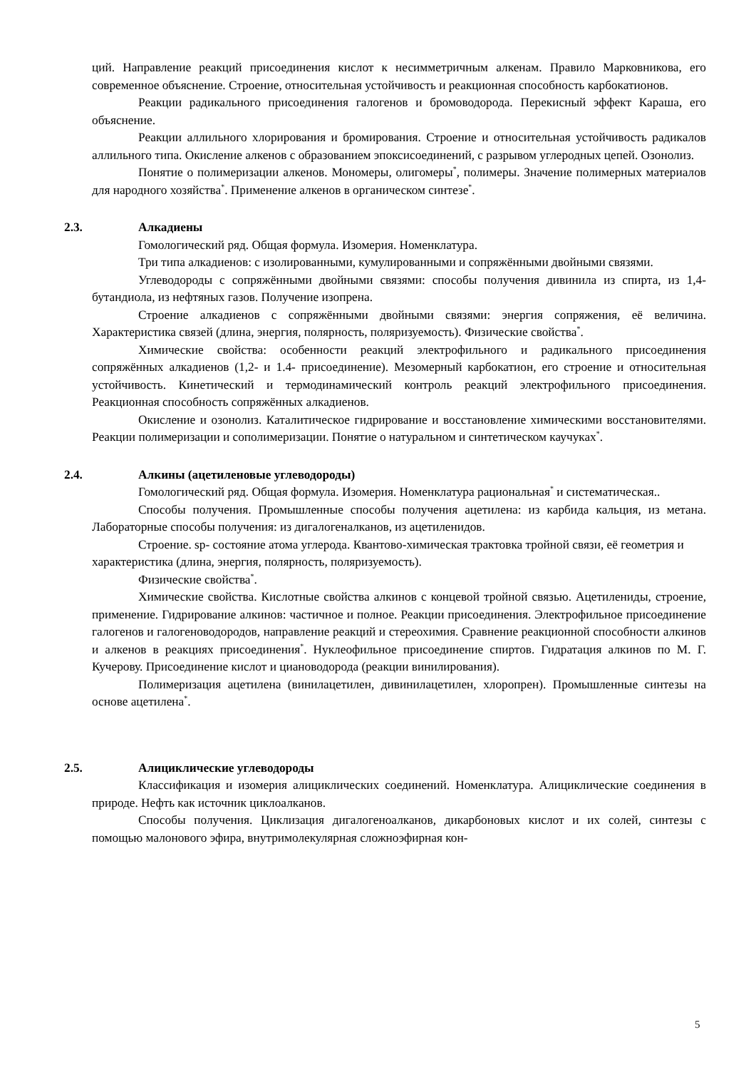ций. Направление реакций присоединения кислот к несимметричным алкенам. Правило Марковникова, его современное объяснение. Строение, относительная устойчивость и реакционная способность карбокатионов.
Реакции радикального присоединения галогенов и бромоводорода. Перекисный эффект Караша, его объяснение.
Реакции аллильного хлорирования и бромирования. Строение и относительная устойчивость радикалов аллильного типа. Окисление алкенов с образованием эпоксисоединений, с разрывом углеродных цепей. Озонолиз.
Понятие о полимеризации алкенов. Мономеры, олигомеры<sup>*</sup>, полимеры. Значение полимерных материалов для народного хозяйства<sup>*</sup>. Применение алкенов в органическом синтезе<sup>*</sup>.
2.3. Алкадиены
Гомологический ряд. Общая формула. Изомерия. Номенклатура.
Три типа алкадиенов: с изолированными, кумулированными и сопряжёнными двойными связями.
Углеводороды с сопряжёнными двойными связями: способы получения дивинила из спирта, из 1,4-бутандиола, из нефтяных газов. Получение изопрена.
Строение алкадиенов с сопряжёнными двойными связями: энергия сопряжения, её величина. Характеристика связей (длина, энергия, полярность, поляризуемость). Физические свойства<sup>*</sup>.
Химические свойства: особенности реакций электрофильного и радикального присоединения сопряжённых алкадиенов (1,2- и 1.4- присоединение). Мезомерный карбокатион, его строение и относительная устойчивость. Кинетический и термодинамический контроль реакций электрофильного присоединения. Реакционная способность сопряжённых алкадиенов.
Окисление и озонолиз. Каталитическое гидрирование и восстановление химическими восстановителями. Реакции полимеризации и сополимеризации. Понятие о натуральном и синтетическом каучуках<sup>*</sup>.
2.4. Алкины (ацетиленовые углеводороды)
Гомологический ряд. Общая формула. Изомерия. Номенклатура рациональная<sup>*</sup> и систематическая..
Способы получения. Промышленные способы получения ацетилена: из карбида кальция, из метана. Лабораторные способы получения: из дигалогеналканов, из ацетиленидов.
Строение. sp- состояние атома углерода. Квантово-химическая трактовка тройной связи, её геометрия и характеристика (длина, энергия, полярность, поляризуемость).
Физические свойства<sup>*</sup>.
Химические свойства. Кислотные свойства алкинов с концевой тройной связью. Ацетилениды, строение, применение. Гидрирование алкинов: частичное и полное. Реакции присоединения. Электрофильное присоединение галогенов и галогеноводородов, направление реакций и стереохимия. Сравнение реакционной способности алкинов и алкенов в реакциях присоединения<sup>*</sup>. Нуклеофильное присоединение спиртов. Гидратация алкинов по М. Г. Кучерову. Присоединение кислот и циановодорода (реакции винилирования).
Полимеризация ацетилена (винилацетилен, дивинилацетилен, хлоропрен). Промышленные синтезы на основе ацетилена<sup>*</sup>.
2.5. Алициклические углеводороды
Классификация и изомерия алициклических соединений. Номенклатура. Алициклические соединения в природе. Нефть как источник циклоалканов.
Способы получения. Циклизация дигалогеноалканов, дикарбоновых кислот и их солей, синтезы с помощью малонового эфира, внутримолекулярная сложноэфирная кон-
5